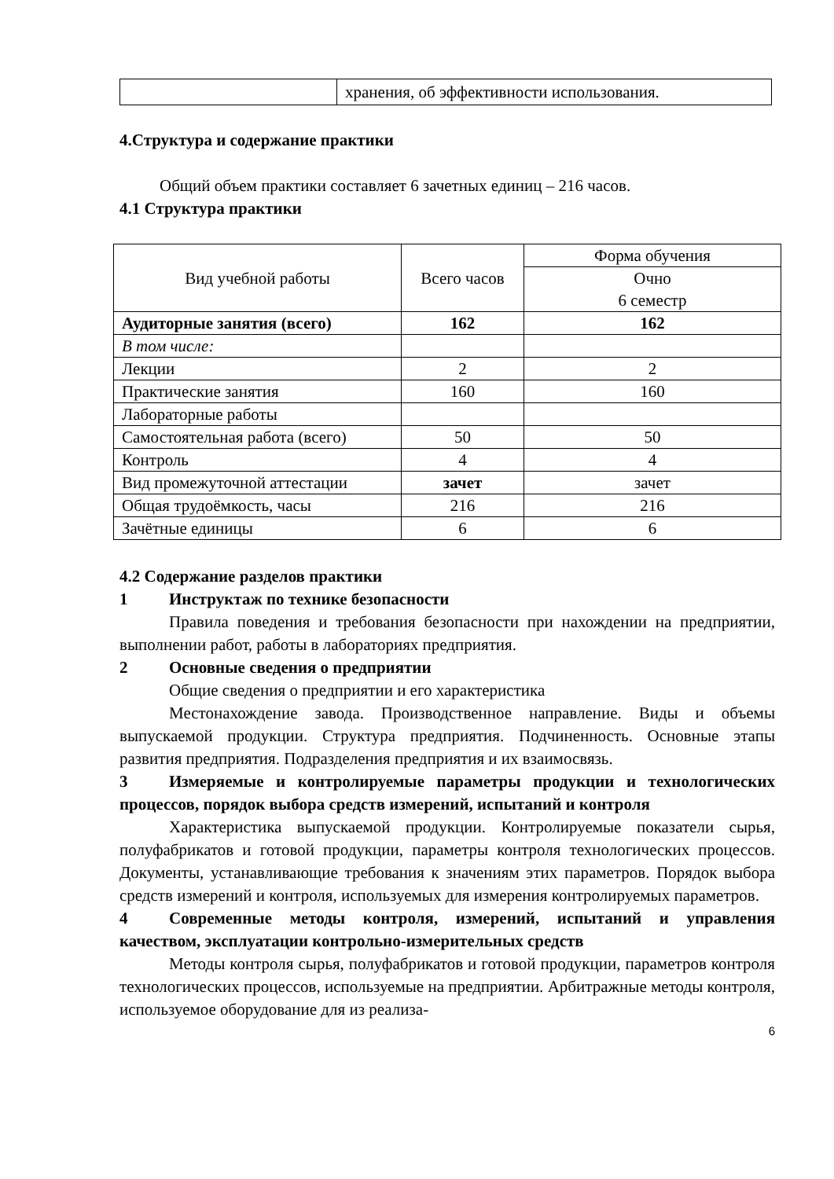| | хранения, об эффективности использования. |
4.Структура и содержание практики
Общий объем практики составляет 6 зачетных единиц – 216 часов.
4.1 Структура практики
| Вид учебной работы | Всего часов | Форма обучения |
| --- | --- | --- |
| | | Очно 6 семестр |
| Аудиторные занятия (всего) | 162 | 162 |
| В том числе: | | |
| Лекции | 2 | 2 |
| Практические занятия | 160 | 160 |
| Лабораторные работы | | |
| Самостоятельная работа (всего) | 50 | 50 |
| Контроль | 4 | 4 |
| Вид промежуточной аттестации | зачет | зачет |
| Общая трудоёмкость, часы | 216 | 216 |
| Зачётные единицы | 6 | 6 |
4.2 Содержание разделов практики
1 Инструктаж по технике безопасности
Правила поведения и требования безопасности при нахождении на предприятии, выполнении работ, работы в лабораториях предприятия.
2 Основные сведения о предприятии
Общие сведения о предприятии и его характеристика
Местонахождение завода. Производственное направление. Виды и объемы выпускаемой продукции. Структура предприятия. Подчиненность. Основные этапы развития предприятия. Подразделения предприятия и их взаимосвязь.
3 Измеряемые и контролируемые параметры продукции и технологических процессов, порядок выбора средств измерений, испытаний и контроля
Характеристика выпускаемой продукции. Контролируемые показатели сырья, полуфабрикатов и готовой продукции, параметры контроля технологических процессов. Документы, устанавливающие требования к значениям этих параметров. Порядок выбора средств измерений и контроля, используемых для измерения контролируемых параметров.
4 Современные методы контроля, измерений, испытаний и управления качеством, эксплуатации контрольно-измерительных средств
Методы контроля сырья, полуфабрикатов и готовой продукции, параметров контроля технологических процессов, используемые на предприятии. Арбитражные методы контроля, используемое оборудование для из реализа-
6